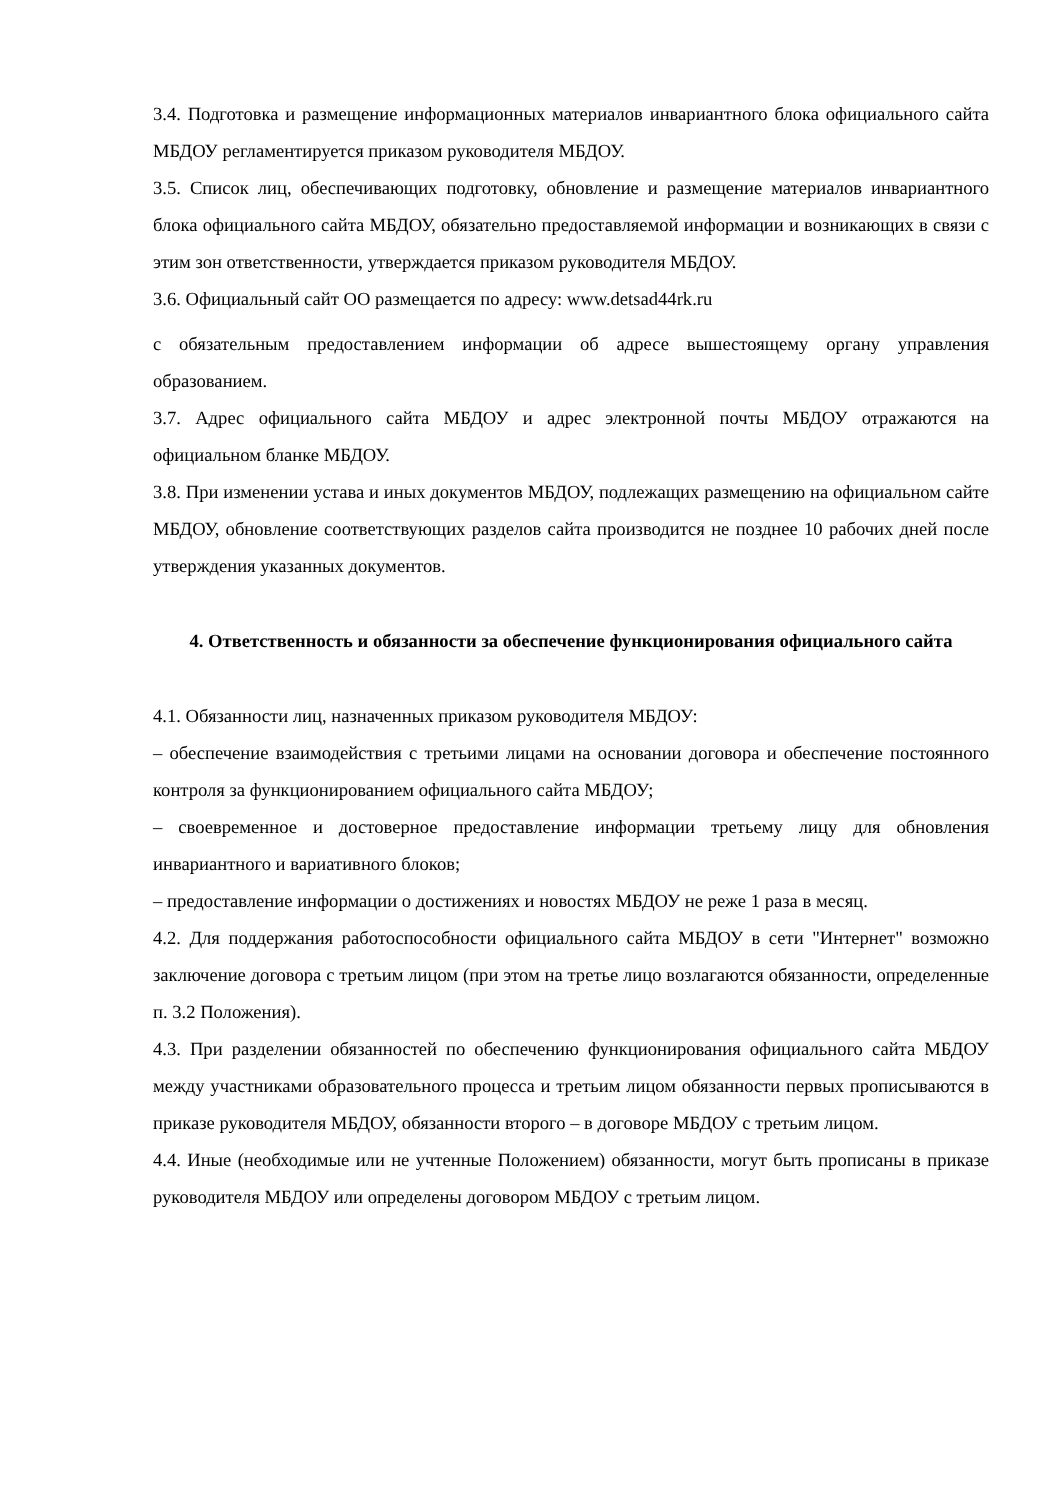3.4. Подготовка и размещение информационных материалов инвариантного блока официального сайта МБДОУ регламентируется приказом руководителя МБДОУ.
3.5. Список лиц, обеспечивающих подготовку, обновление и размещение материалов инвариантного блока официального сайта МБДОУ, обязательно предоставляемой информации и возникающих в связи с этим зон ответственности, утверждается приказом руководителя МБДОУ.
3.6. Официальный сайт ОО размещается по адресу: www.detsad44rk.ru
с обязательным предоставлением информации об адресе вышестоящему органу управления образованием.
3.7. Адрес официального сайта МБДОУ и адрес электронной почты МБДОУ отражаются на официальном бланке МБДОУ.
3.8. При изменении устава и иных документов МБДОУ, подлежащих размещению на официальном сайте МБДОУ, обновление соответствующих разделов сайта производится не позднее 10 рабочих дней после утверждения указанных документов.
4. Ответственность и обязанности за обеспечение функционирования официального сайта
4.1. Обязанности лиц, назначенных приказом руководителя МБДОУ:
– обеспечение взаимодействия с третьими лицами на основании договора и обеспечение постоянного контроля за функционированием официального сайта МБДОУ;
– своевременное и достоверное предоставление информации третьему лицу для обновления инвариантного и вариативного блоков;
– предоставление информации о достижениях и новостях МБДОУ не реже 1 раза в месяц.
4.2. Для поддержания работоспособности официального сайта МБДОУ в сети "Интернет" возможно заключение договора с третьим лицом (при этом на третье лицо возлагаются обязанности, определенные п. 3.2 Положения).
4.3. При разделении обязанностей по обеспечению функционирования официального сайта МБДОУ между участниками образовательного процесса и третьим лицом обязанности первых прописываются в приказе руководителя МБДОУ, обязанности второго – в договоре МБДОУ с третьим лицом.
4.4. Иные (необходимые или не учтенные Положением) обязанности, могут быть прописаны в приказе руководителя МБДОУ или определены договором МБДОУ с третьим лицом.